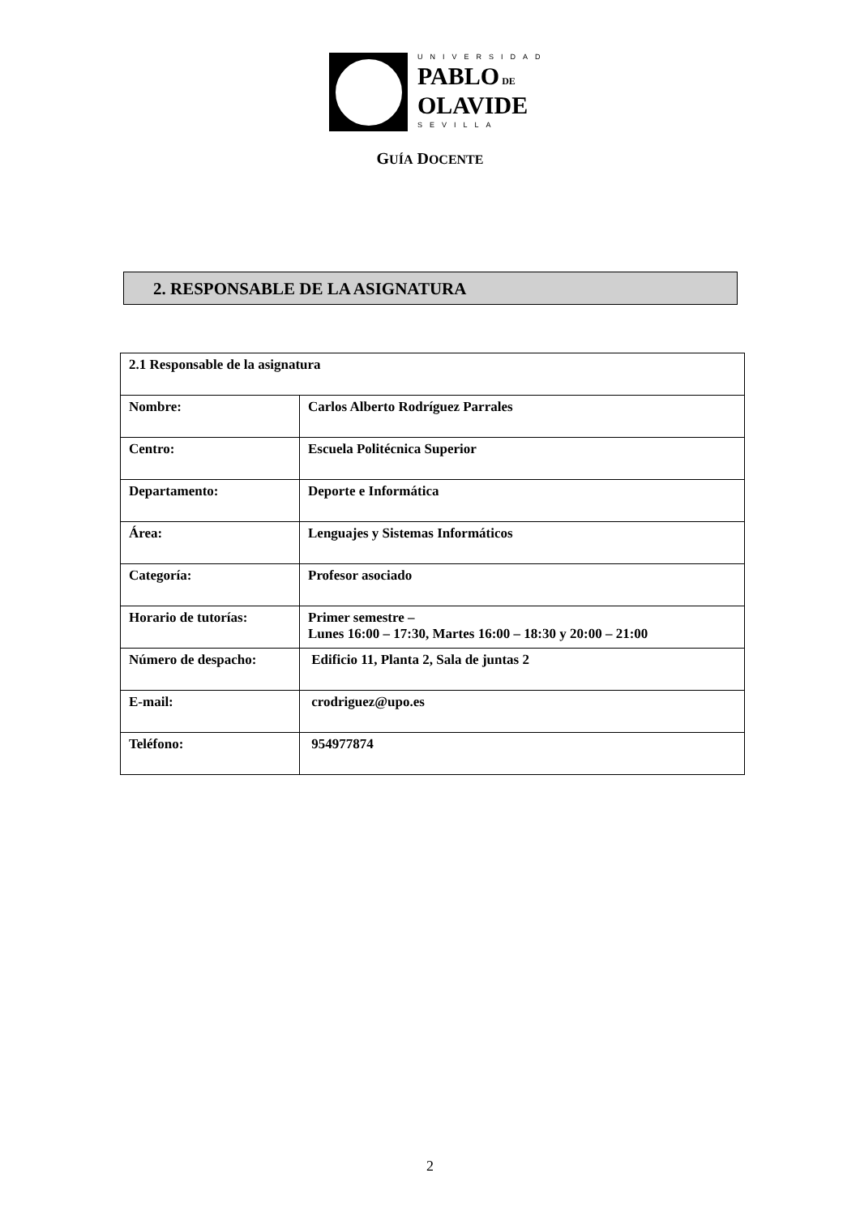UNIVERSIDAD
PABLO DE
OLAVIDE
SEVILLA
GUÍA DOCENTE
2. RESPONSABLE DE LA ASIGNATURA
| 2.1 Responsable de la asignatura | |
| Nombre: | Carlos Alberto Rodríguez Parrales |
| Centro: | Escuela Politécnica Superior |
| Departamento: | Deporte e Informática |
| Área: | Lenguajes y Sistemas Informáticos |
| Categoría: | Profesor asociado |
| Horario de tutorías: | Primer semestre – Lunes 16:00 – 17:30, Martes 16:00 – 18:30 y 20:00 – 21:00 |
| Número de despacho: | Edificio 11, Planta 2, Sala de juntas 2 |
| E-mail: | crodriguez@upo.es |
| Teléfono: | 954977874 |
2